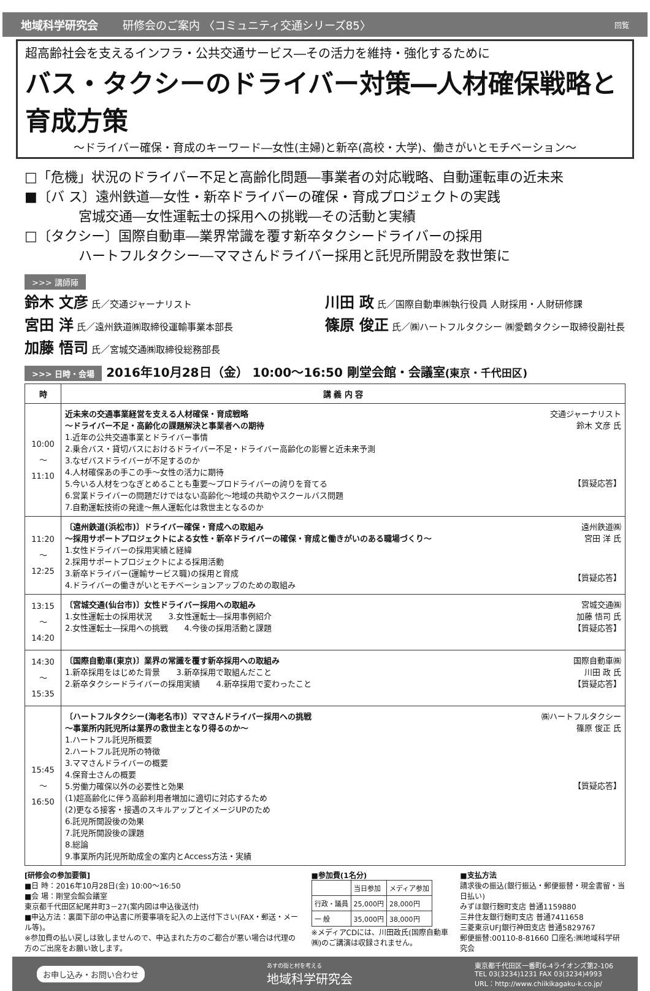地域科学研究会 研修会のご案内 〈コミュニティ交通シリーズ85〉 回覧
超高齢社会を支えるインフラ・公共交通サービス―その活力を維持・強化するために
バス・タクシーのドライバー対策―人材確保戦略と育成方策
～ドライバー確保・育成のキーワード―女性(主婦)と新卒(高校・大学)、働きがいとモチベーション～
□「危機」状況のドライバー不足と高齢化問題―事業者の対応戦略、自動運転車の近未来
■〔バ ス〕遠州鉄道―女性・新卒ドライバーの確保・育成プロジェクトの実践
　　　　宮城交通―女性運転士の採用への挑戦―その活動と実績
□〔タクシー〕国際自動車―業界常識を覆す新卒タクシードライバーの採用
　　　　ハートフルタクシー―ママさんドライバー採用と託児所開設を救世策に
>>> 講師陣
鈴木 文彦 氏／交通ジャーナリスト
宮田 洋 氏／遠州鉄道㈱取締役運輸事業本部長
加藤 悟司 氏／宮城交通㈱取締役総務部長
川田 政 氏／国際自動車㈱執行役員 人財採用・人財研修課
篠原 俊正 氏／㈱ハートフルタクシー ㈱愛鶴タクシー取締役副社長
>>> 日時・会場 2016年10月28日（金） 10:00～16:50 剛堂会館・会議室(東京・千代田区)
| 時 | 講 義 内 容 |
| --- | --- |
| 10:00 ～ 11:10 | 交通ジャーナリスト 鈴木 文彦 氏 【質疑応答】 近未来の交通事業経営を支える人材確保・育成戦略 ～ドライバー不足・高齢化の課題解決と事業者への期待 1.近年の公共交通事業とドライバー事情 2.乗合バス・貸切バスにおけるドライバー不足・ドライバー高齢化の影響と近未来予測 3.なぜバスドライバーが不足するのか 4.人材確保あの手この手～女性の活力に期待 5.今いる人材をつなぎとめることも重要～プロドライバーの誇りを育てる 6.営業ドライバーの問題だけではない高齢化～地域の共助やスクールバス問題 7.自動運転技術の発達～無人運転化は救世主となるのか |
| 11:20 ～ 12:25 | 遠州鉄道㈱ 宮田 洋 氏 【質疑応答】 〔遠州鉄道(浜松市)〕ドライバー確保・育成への取組み ～採用サポートプロジェクトによる女性・新卒ドライバーの確保・育成と働きがいのある職場づくり～ 1.女性ドライバーの採用実績と経緯 2.採用サポートプロジェクトによる採用活動 3.新卒ドライバー(運輸サービス職)の採用と育成 4.ドライバーの働きがいとモチベーションアップのための取組み |
| 13:15 ～ 14:20 | 宮城交通㈱ 加藤 悟司 氏 【質疑応答】 〔宮城交通(仙台市)〕女性ドライバー採用への取組み 1.女性運転士の採用状況 3.女性運転士―採用事例紹介 2.女性運転士―採用への挑戦 4.今後の採用活動と課題 |
| 14:30 ～ 15:35 | 国際自動車㈱ 川田 政 氏 【質疑応答】 〔国際自動車(東京)〕業界の常識を覆す新卒採用への取組み 1.新卒採用をはじめた背景 3.新卒採用で取組んだこと 2.新卒タクシードライバーの採用実績 4.新卒採用で変わったこと |
| 15:45 ～ 16:50 | ㈱ハートフルタクシー 篠原 俊正 氏 【質疑応答】 〔ハートフルタクシー(海老名市)〕ママさんドライバー採用への挑戦 ～事業所内託児所は業界の救世主となり得るのか～ 1.ハートフル託児所概要 2.ハートフル託児所の特徴 3.ママさんドライバーの概要 4.保育士さんの概要 5.労働力確保以外の必要性と効果 (1)超高齢化に伴う高齢利用者増加に適切に対応するため (2)更なる接客・接遇のスキルアップとイメージUPのため 6.託児所開設後の効果 7.託児所開設後の課題 8.総論 9.事業所内託児所助成金の案内とAccess方法・実績 |
[研修会の参加要領]
■日 時：2016年10月28日(金) 10:00～16:50
■会 場：剛堂会館会議室
東京都千代田区紀尾井町3－27(案内図は申込後送付)
■申込方法：裏面下部の申込書に所要事項を記入の上送付下さい(FAX・郵送・メール等)。
※参加費の払い戻しは致しませんので、申込まれた方のご都合が悪い場合は代理の方のご出席をお願い致します。
■参加費(1名分)
| | 当日参加 | メディア参加 |
| 行政・議員 | 25,000円 | 28,000円 |
| 一 般 | 35,000円 | 38,000円 |
※メディアCDには、川田政氏(国際自動車㈱)のご講演は収録されません。
■支払方法
請求後の振込(銀行振込・郵便振替・現金書留・当日払い)
みずほ銀行麹町支店 普通1159880
三井住友銀行麹町支店 普通7411658
三菱東京UFJ銀行神田支店 普通5829767
郵便振替:00110-8-81660 口座名:㈱地域科学研究会
お申し込み・お問い合わせ あすの街と村を考える
地域科学研究会 東京都千代田区一番町6-4ライオンズ第2-106
TEL 03(3234)1231 FAX 03(3234)4993
URL：http://www.chiikikagaku-k.co.jp/